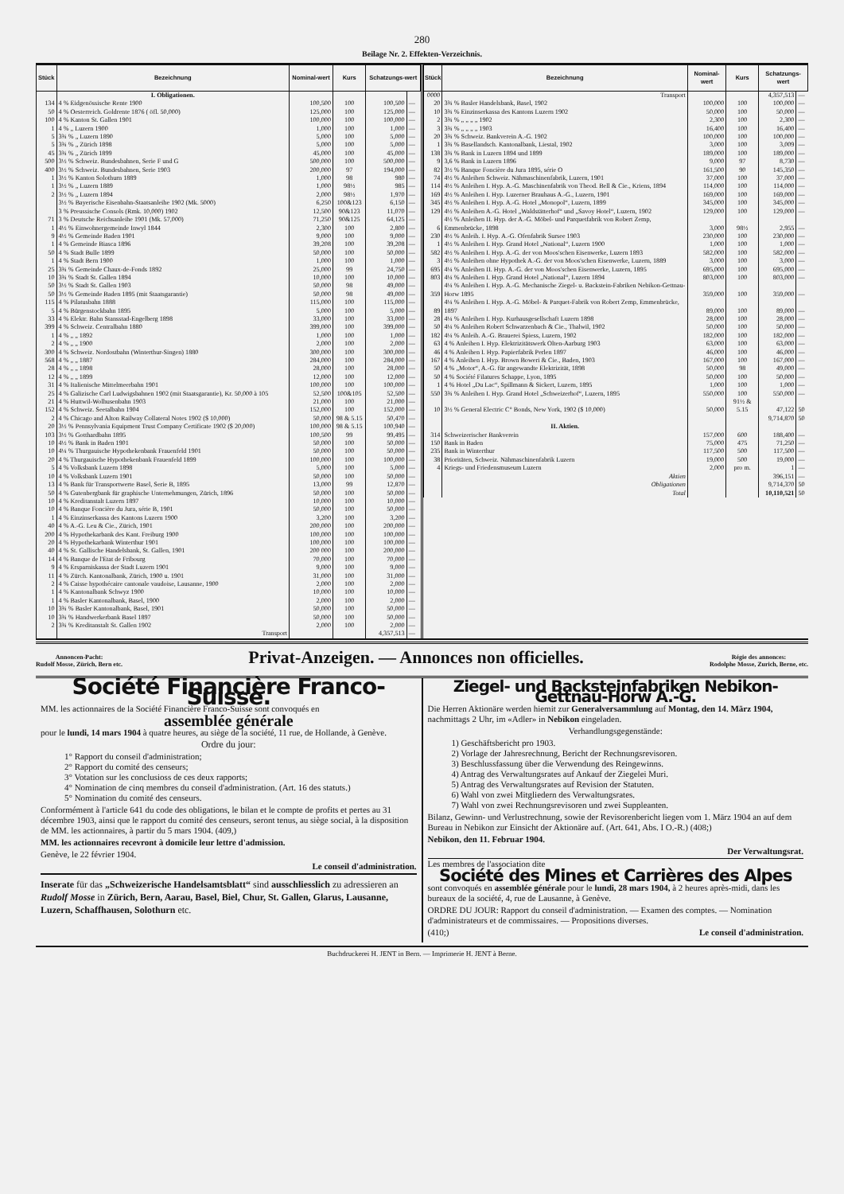280
Beilage Nr. 2. Effekten-Verzeichnis.
| Stück | Bezeichnung | Nominal-wert | Kurs | Schatzungs-wert | |
| --- | --- | --- | --- | --- | --- |
| | I. Obligationen. | | | | |
| 134 | 4 % Eidgenössische Rente 1900 | 100,500 | 100 | 100,500 | — |
| 50 | 4 % Oesterreich. Goldrente 1876 ( öfl. 50,000) | 125,000 | 100 | 125,000 | — |
| 100 | 4 % Kanton St. Gallen 1901 | 100,000 | 100 | 100,000 | — |
| 1 | 4 % „ Luzern 1900 | 1,000 | 100 | 1,000 | — |
| 5 | 3¾ % „ Luzern 1890 | 5,000 | 100 | 5,000 | — |
| 5 | 3¾ % „ Zürich 1898 | 5,000 | 100 | 5,000 | — |
| 45 | 3¾ % „ Zürich 1899 | 45,000 | 100 | 45,000 | — |
| 500 | 3½ % Schweiz. Bundesbahnen, Serie F und G | 500,000 | 100 | 500,000 | — |
| 400 | 3½ % Schweiz. Bundesbahnen, Serie 1903 | 200,000 | 97 | 194,000 | — |
| 1 | 3½ % Kanton Solothurn 1889 | 1,000 | 98 | 980 | — |
| 1 | 3½ % „ Luzern 1889 | 1,000 | 98½ | 985 | — |
| 2 | 3½ % „ Luzern 1894 | 2,000 | 98½ | 1,970 | — |
| | 3½ % Bayerische Eisenbahn-Staatsanleihe 1902 (Mk. 5000) | 6,250 | 100&123 | 6,150 | — |
| | 3 % Preussische Consols (Rmk. 10,000) 1902 | 12,500 | 90&123 | 11,070 | — |
| 71 | 3 % Deutsche Reichsanleihe 1901 (Mk. 57,000) | 71,250 | 90&125 | 64,125 | — |
| 1 | 4½ % Einwohnergemeinde Inwyl 1844 | 2,300 | 100 | 2,800 | — |
| 9 | 4½ % Gemeinde Baden 1901 | 9,000 | 100 | 9,000 | — |
| 1 | 4 % Gemeinde Biasca 1896 | 39,208 | 100 | 39,208 | — |
| 50 | 4 % Stadt Bulle 1899 | 50,000 | 100 | 50,000 | — |
| 1 | 4 % Stadt Bern 1900 | 1,000 | 100 | 1,000 | — |
| 25 | 3¾ % Gemeinde Chaux-de-Fonds 1892 | 25,000 | 99 | 24,750 | — |
| 10 | 3¾ % Stadt St. Gallen 1894 | 10,000 | 100 | 10,000 | — |
| 50 | 3½ % Stadt St. Gallen 1903 | 50,000 | 98 | 49,000 | — |
| 50 | 3½ % Gemeinde Baden 1895 (mit Staatsgarantie) | 50,000 | 98 | 49,000 | — |
| 115 | 4 % Pilatusbahn 1888 | 115,000 | 100 | 115,000 | — |
| 5 | 4 % Bürgenstockbahn 1895 | 5,000 | 100 | 5,000 | — |
| 33 | 4 % Elektr. Bahn Stansstad-Engelberg 1898 | 33,000 | 100 | 33,000 | — |
| 399 | 4 % Schweiz. Centralbahn 1880 | 399,000 | 100 | 399,000 | — |
| 1 | 4 % „ „ 1892 | 1,000 | 100 | 1,000 | — |
| 2 | 4 % „ „ 1900 | 2,000 | 100 | 2,000 | — |
| 300 | 4 % Schweiz. Nordostbahn (Winterthur-Singen) 1880 | 300,000 | 100 | 300,000 | — |
| 568 | 4 % „ „ 1887 | 284,000 | 100 | 284,000 | — |
| 28 | 4 % „ „ 1898 | 28,000 | 100 | 28,000 | — |
| 12 | 4 % „ „ 1899 | 12,000 | 100 | 12,000 | — |
| 31 | 4 % Italienische Mittelmeerbahn 1901 | 100,000 | 100 | 100,000 | — |
| 25 | 4 % Galizische Carl Ludwigsbahnen 1902 (mit Staatsgarantie), Kr. 50,000 à 105 | 52,500 | 100&105 | 52,500 | — |
| 21 | 4 % Huttwil-Wolhusenbahn 1903 | 21,000 | 100 | 21,000 | — |
| 152 | 4 % Schweiz. Seetalbahn 1904 | 152,000 | 100 | 152,000 | — |
| 2 | 4 % Chicago and Alton Railway Collateral Notes 1902 ($ 10,000) | 50,000 | 98 & 5.15 | 50,470 | — |
| 20 | 3½ % Pennsylvania Equipment Trust Company Certificate 1902 ($ 20,000) | 100,000 | 98 & 5.15 | 100,940 | — |
| 103 | 3½ % Gotthardbahn 1895 | 100,500 | 99 | 99,495 | — |
| 10 | 4½ % Bank in Baden 1901 | 50,000 | 100 | 50,000 | — |
| 10 | 4¼ % Thurgauische Hypothekenbank Frauenfeld 1901 | 50,000 | 100 | 50,000 | — |
| 20 | 4 % Thurgauische Hypothekenbank Frauenfeld 1899 | 100,000 | 100 | 100,000 | — |
| 5 | 4 % Volksbank Luzern 1898 | 5,000 | 100 | 5,000 | — |
| 10 | 4 % Volksbank Luzern 1901 | 50,000 | 100 | 50,000 | — |
| 13 | 4 % Bank für Transportwerte Basel, Serie B, 1895 | 13,000 | 99 | 12,870 | — |
| 50 | 4 % Gutenbergbank für graphische Unternehmungen, Zürich, 1896 | 50,000 | 100 | 50,000 | — |
| 10 | 4 % Kreditanstalt Luzern 1897 | 10,000 | 100 | 10,000 | — |
| 10 | 4 % Banque Foncière du Jura, série B, 1901 | 50,000 | 100 | 50,000 | — |
| 1 | 4 % Einzinserkassa des Kantons Luzern 1900 | 3,200 | 100 | 3,200 | — |
| 40 | 4 % A.-G. Leu & Cie., Zürich, 1901 | 200,000 | 100 | 200,000 | — |
| 200 | 4 % Hypothekarbank des Kant. Freiburg 1900 | 100,000 | 100 | 100,000 | — |
| 20 | 4 % Hypothekarbank Winterthur 1901 | 100,000 | 100 | 100,000 | — |
| 40 | 4 % St. Gallische Handelsbank, St. Gallen, 1901 | 200 000 | 100 | 200,000 | — |
| 14 | 4 % Banque de l'Etat de Fribourg | 70,000 | 100 | 70,000 | — |
| 9 | 4 % Ersparniskassa der Stadt Luzern 1901 | 9,000 | 100 | 9,000 | — |
| 11 | 4 % Zürch. Kantonalbank, Zürich, 1900 u. 1901 | 31,000 | 100 | 31,000 | — |
| 2 | 4 % Caisse hypothécaire cantonale vaudoise, Lausanne, 1900 | 2,000 | 100 | 2,000 | — |
| 1 | 4 % Kantonalbank Schwyz 1900 | 10,000 | 100 | 10,000 | — |
| 1 | 4 % Basler Kantonalbank, Basel, 1900 | 2,000 | 100 | 2,000 | — |
| 10 | 3¾ % Basler Kantonalbank, Basel, 1901 | 50,000 | 100 | 50,000 | — |
| 10 | 3¾ % Handwerkerbank Basel 1897 | 50,000 | 100 | 50,000 | — |
| 2 | 3¾ % Kreditanstalt St. Gallen 1902 | 2,000 | 100 | 2,000 | — |
| | Transport | | | 4,357,513 | — |
| Stück | Bezeichnung | Nominal-wert | Kurs | Schatzungs-wert | |
| --- | --- | --- | --- | --- | --- |
| 0000 | Transport | | | 4,357,513 | — |
| 20 | 3¾ % Basler Handelsbank, Basel, 1902 | 100,000 | 100 | 100,000 | — |
| 10 | 3¾ % Einzinserkassa des Kantons Luzern 1902 | 50,000 | 100 | 50,000 | — |
| 2 | 3¾ % „ „ „ „ 1902 | 2,300 | 100 | 2,300 | — |
| 3 | 3¾ % „ „ „ „ 1903 | 16,400 | 100 | 16,400 | — |
| 20 | 3¾ % Schweiz. Bankverein A.-G. 1902 | 100,000 | 100 | 100,000 | — |
| 1 | 3¾ % Basellandsch. Kantonalbank, Liestal, 1902 | 3,000 | 100 | 3,009 | — |
| 138 | 3¾ % Bank in Luzern 1894 und 1899 | 189,000 | 100 | 189,000 | — |
| 9 | 3,6 % Bank in Luzern 1896 | 9,000 | 97 | 8,730 | — |
| 82 | 3½ % Banque Foncière du Jura 1895, série O | 161,500 | 90 | 145,350 | — |
| 74 | 4½ % Anleihen Schweiz. Nähmaschinenfabrik, Luzern, 1901 | 37,000 | 100 | 37,000 | — |
| 114 | 4½ % Anleihen I. Hyp. A.-G. Maschinenfabrik von Theod. Bell & Cie., Kriens, 1894 | 114,000 | 100 | 114,000 | — |
| 169 | 4½ % Anleihen I. Hyp. Luzerner Brauhaus A.-G., Luzern, 1901 | 169,000 | 100 | 169,000 | — |
| 345 | 4½ % Anleihen I. Hyp. A.-G. Hotel „Monopol“, Luzern, 1899 | 345,000 | 100 | 345,000 | — |
| 129 | 4½ % Anleihen A.-G. Hotel „Waldstätterhof“ und „Savoy Hotel“, Luzern, 1902 | 129,000 | 100 | 129,000 | — |
| 6 | 4½ % Anleihen II. Hyp. der A.-G. Möbel- und Parquetfabrik von Robert Zemp, Emmenbrücke, 1898 | 3,000 | 98½ | 2,955 | — |
| 230 | 4½ % Anleih. I. Hyp. A.-G. Ofenfabrik Sursee 1903 | 230,000 | 100 | 230,000 | — |
| 1 | 4½ % Anleihen I. Hyp. Grand Hotel „National“, Luzern 1900 | 1,000 | 100 | 1,000 | — |
| 582 | 4½ % Anleihen I. Hyp. A.-G. der von Moos'schen Eisenwerke, Luzern 1893 | 582,000 | 100 | 582,000 | — |
| 3 | 4½ % Anleihen ohne Hypothek A.-G. der von Moos'schen Eisenwerke, Luzern, 1889 | 3,000 | 100 | 3,000 | — |
| 695 | 4¼ % Anleihen II. Hyp. A.-G. der von Moos'schen Eisenwerke, Luzern, 1895 | 695,000 | 100 | 695,000 | — |
| 803 | 4¼ % Anleihen I. Hyp. Grand Hotel „National“, Luzern 1894 | 803,000 | 100 | 803,000 | — |
| 359 | 4¼ % Anleihen I. Hyp. A.-G. Mechanische Ziegel- u. Backstein-Fabriken Nebikon-Gettnau-Horw 1895 | 359,000 | 100 | 359,000 | — |
| 89 | 4¼ % Anleihen I. Hyp. A.-G. Möbel- & Parquet-Fabrik von Robert Zemp, Emmenbrücke, 1897 | 89,000 | 100 | 89,000 | — |
| 28 | 4¼ % Anleihen I. Hyp. Kurhausgesellschaft Luzern 1898 | 28,000 | 100 | 28,000 | — |
| 50 | 4¼ % Anleihen Robert Schwarzenbach & Cie., Thalwil, 1902 | 50,000 | 100 | 50,000 | — |
| 182 | 4¼ % Anleih. A.-G. Brauerei Spiess, Luzern, 1902 | 182,000 | 100 | 182,000 | — |
| 63 | 4 % Anleihen I. Hyp. Elektrizitätswerk Olten-Aarburg 1903 | 63,000 | 100 | 63,000 | — |
| 46 | 4 % Anleihen I. Hyp. Papierfabrik Perlen 1897 | 46,000 | 100 | 46,000 | — |
| 167 | 4 % Anleihen I. Hyp. Brown Boweri & Cie., Baden, 1903 | 167,000 | 100 | 167,000 | — |
| 50 | 4 % „Motor“, A.-G. für angewandte Elektrizität, 1898 | 50,000 | 98 | 49,000 | — |
| 50 | 4 % Société Filatures Schappe, Lyon, 1895 | 50,000 | 100 | 50,000 | — |
| 1 | 4 % Hotel „Du Lac“, Spillmann & Sickert, Luzern, 1895 | 1,000 | 100 | 1,000 | — |
| 550 | 3¾ % Anleihen I. Hyp. Grand Hotel „Schweizerhof“, Luzern, 1895 | 550,000 | 100 | 550,000 | — |
| 10 | 3½ % General Electric C° Bonds, New York, 1902 ($ 10,000) | 50,000 | 91½ & 5.15 | 47,122 | 50 |
| | | | | 9,714,870 | 50 |
| | II. Aktien. | | | | |
| 314 | Schweizerischer Bankverein | 157,000 | 600 | 188,400 | — |
| 150 | Bank in Baden | 75,000 | 475 | 71,250 | — |
| 235 | Bank in Winterthur | 117,500 | 500 | 117,500 | — |
| 38 | Prioritäten, Schweiz. Nähmaschinenfabrik Luzern | 19,000 | 500 | 19,000 | — |
| 4 | Kriegs- und Friedensmuseum Luzern | 2,000 | pro m. | 1 | — |
| | Aktien | | | 396,151 | — |
| | Obligationen | | | 9,714,370 | 50 |
| | Total | | | 10,110,521 | 50 |
Annoncen-Pacht:
Rudolf Mosse, Zürich, Bern etc.
Privat-Anzeigen. — Annonces non officielles.
Régie des annonces:
Rodolphe Mosse, Zurich, Berne, etc.
Société Financière Franco-Suisse.
MM. les actionnaires de la Société Financière Franco-Suisse sont convoqués en
assemblée générale
pour le lundi, 14 mars 1904 à quatre heures, au siège de la société, 11 rue, de Hollande, à Genève.
Ordre du jour:
1° Rapport du conseil d'administration;
2° Rapport du comité des censeurs;
3° Votation sur les conclusioss de ces deux rapports;
4° Nomination de cinq membres du conseil d'administration. (Art. 16 des statuts.)
5° Nomination du comité des censeurs.
Conformément à l'article 641 du code des obligations, le bilan et le compte de profits et pertes au 31 décembre 1903, ainsi que le rapport du comité des censeurs, seront tenus, au siège social, à la disposition de MM. les actionnaires, à partir du 5 mars 1904. (409,)
MM. les actionnaires recevront à domicile leur lettre d'admission.
Genève, le 22 février 1904.
Le conseil d'administration.
Inserate für das „Schweizerische Handelsamtsblatt“ sind ausschliesslich zu adressieren an Rudolf Mosse in Zürich, Bern, Aarau, Basel, Biel, Chur, St. Gallen, Glarus, Lausanne, Luzern, Schaffhausen, Solothurn etc.
Ziegel- und Backsteinfabriken Nebikon-Gettnau-Horw A.-G.
Die Herren Aktionäre werden hiemit zur Generalversammlung auf Montag, den 14. März 1904, nachmittags 2 Uhr, im «Adler» in Nebikon eingeladen.
Verhandlungsgegenstände:
1) Geschäftsbericht pro 1903.
2) Vorlage der Jahresrechnung, Bericht der Rechnungsrevisoren.
3) Beschlussfassung über die Verwendung des Reingewinns.
4) Antrag des Verwaltungsrates auf Ankauf der Ziegelei Muri.
5) Antrag des Verwaltungsrates auf Revision der Statuten.
6) Wahl von zwei Mitgliedern des Verwaltungsrates.
7) Wahl von zwei Rechnungsrevisoren und zwei Suppleanten.
Bilanz, Gewinn- und Verlustrechnung, sowie der Revisorenbericht liegen vom 1. März 1904 an auf dem Bureau in Nebikon zur Einsicht der Aktionäre auf. (Art. 641, Abs. I O.-R.) (408;)
Nebikon, den 11. Februar 1904.
Der Verwaltungsrat.
Les membres de l'association dite
Société des Mines et Carrières des Alpes
sont convoqués en assemblée générale pour le lundi, 28 mars 1904, à 2 heures après-midi, dans les bureaux de la société, 4, rue de Lausanne, à Genève.
ORDRE DU JOUR: Rapport du conseil d'administration. — Examen des comptes. — Nomination d'administrateurs et de commissaires. — Propositions diverses.
(410;) Le conseil d'administration.
Buchdruckerei H. JENT in Bern. — Imprimerie H. JENT à Berne.